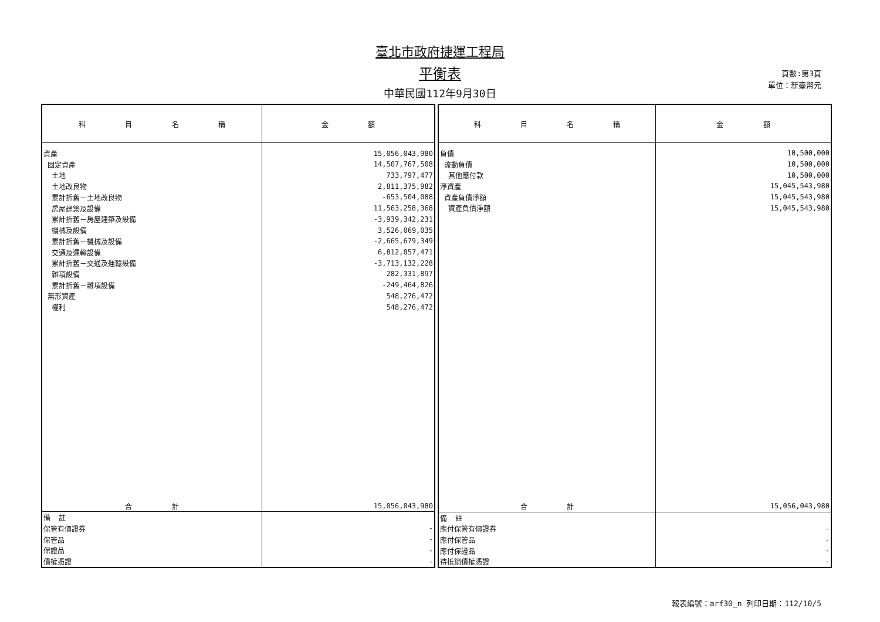臺北市政府捷運工程局
平衡表
中華民國112年9月30日
頁數:第3頁
單位：新臺幣元
| 科 目 名 稱 | 金 額 |
| --- | --- |
| 資產 | 15,056,043,980 |
| 固定資產 | 14,507,767,508 |
| 土地 | 733,797,477 |
| 土地改良物 | 2,811,375,982 |
| 累計折舊－土地改良物 | -653,504,088 |
| 房屋建築及設備 | 11,563,258,368 |
| 累計折舊－房屋建築及設備 | -3,939,342,231 |
| 機械及設備 | 3,526,069,035 |
| 累計折舊－機械及設備 | -2,665,679,349 |
| 交通及運輸設備 | 6,812,057,471 |
| 累計折舊－交通及運輸設備 | -3,713,132,228 |
| 雜項設備 | 282,331,897 |
| 累計折舊－雜項設備 | -249,464,826 |
| 無形資產 | 548,276,472 |
| 權利 | 548,276,472 |
| 合 計 | 15,056,043,980 |
| 備 註 | |
| 保管有價證券 | - |
| 保管品 | - |
| 保證品 | - |
| 債權憑證 | - |
| 科 目 名 稱 | 金 額 |
| --- | --- |
| 負債 | 10,500,000 |
| 流動負債 | 10,500,000 |
| 其他應付款 | 10,500,000 |
| 淨資產 | 15,045,543,980 |
| 資產負債淨額 | 15,045,543,980 |
| 資產負債淨額 | 15,045,543,980 |
| 合 計 | 15,056,043,980 |
| 備 註 | |
| 應付保管有價證券 | - |
| 應付保管品 | - |
| 應付保證品 | - |
| 待抵銷債權憑證 | - |
報表編號：arf30_n 列印日期：112/10/5